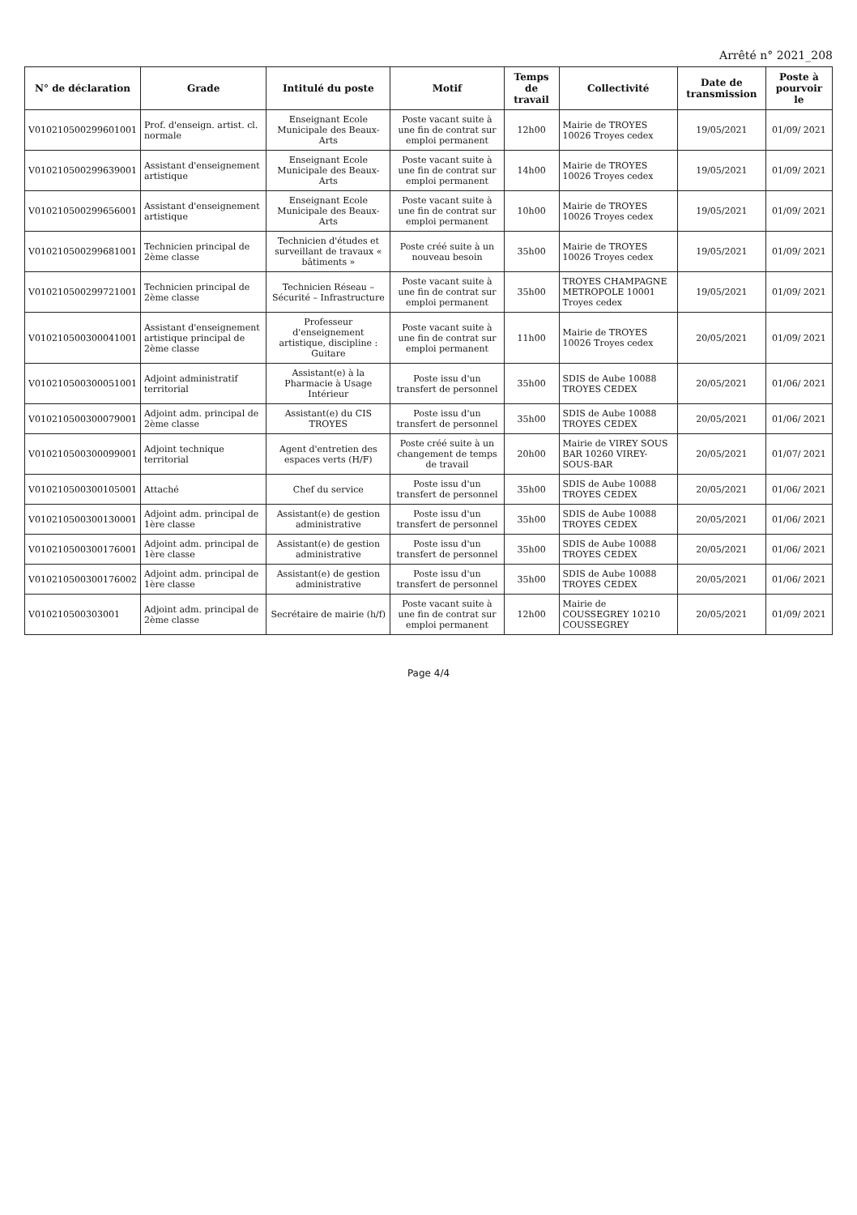Arrêté n° 2021_208
| N° de déclaration | Grade | Intitulé du poste | Motif | Temps de travail | Collectivité | Date de transmission | Poste à pourvoir le |
| --- | --- | --- | --- | --- | --- | --- | --- |
| V010210500299601001 | Prof. d'enseign. artist. cl. normale | Enseignant Ecole Municipale des Beaux-Arts | Poste vacant suite à une fin de contrat sur emploi permanent | 12h00 | Mairie de TROYES 10026 Troyes cedex | 19/05/2021 | 01/09/ 2021 |
| V010210500299639001 | Assistant d'enseignement artistique | Enseignant Ecole Municipale des Beaux-Arts | Poste vacant suite à une fin de contrat sur emploi permanent | 14h00 | Mairie de TROYES 10026 Troyes cedex | 19/05/2021 | 01/09/ 2021 |
| V010210500299656001 | Assistant d'enseignement artistique | Enseignant Ecole Municipale des Beaux-Arts | Poste vacant suite à une fin de contrat sur emploi permanent | 10h00 | Mairie de TROYES 10026 Troyes cedex | 19/05/2021 | 01/09/ 2021 |
| V010210500299681001 | Technicien principal de 2ème classe | Technicien d'études et surveillant de travaux « bâtiments » | Poste créé suite à un nouveau besoin | 35h00 | Mairie de TROYES 10026 Troyes cedex | 19/05/2021 | 01/09/ 2021 |
| V010210500299721001 | Technicien principal de 2ème classe | Technicien Réseau – Sécurité – Infrastructure | Poste vacant suite à une fin de contrat sur emploi permanent | 35h00 | TROYES CHAMPAGNE METROPOLE 10001 Troyes cedex | 19/05/2021 | 01/09/ 2021 |
| V010210500300041001 | Assistant d'enseignement artistique principal de 2ème classe | Professeur d'enseignement artistique, discipline : Guitare | Poste vacant suite à une fin de contrat sur emploi permanent | 11h00 | Mairie de TROYES 10026 Troyes cedex | 20/05/2021 | 01/09/ 2021 |
| V010210500300051001 | Adjoint administratif territorial | Assistant(e) à la Pharmacie à Usage Intérieur | Poste issu d'un transfert de personnel | 35h00 | SDIS de Aube 10088 TROYES CEDEX | 20/05/2021 | 01/06/ 2021 |
| V010210500300079001 | Adjoint adm. principal de 2ème classe | Assistant(e) du CIS TROYES | Poste issu d'un transfert de personnel | 35h00 | SDIS de Aube 10088 TROYES CEDEX | 20/05/2021 | 01/06/ 2021 |
| V010210500300099001 | Adjoint technique territorial | Agent d'entretien des espaces verts (H/F) | Poste créé suite à un changement de temps de travail | 20h00 | Mairie de VIREY SOUS BAR 10260 VIREY-SOUS-BAR | 20/05/2021 | 01/07/ 2021 |
| V010210500300105001 | Attaché | Chef du service | Poste issu d'un transfert de personnel | 35h00 | SDIS de Aube 10088 TROYES CEDEX | 20/05/2021 | 01/06/ 2021 |
| V010210500300130001 | Adjoint adm. principal de 1ère classe | Assistant(e) de gestion administrative | Poste issu d'un transfert de personnel | 35h00 | SDIS de Aube 10088 TROYES CEDEX | 20/05/2021 | 01/06/ 2021 |
| V010210500300176001 | Adjoint adm. principal de 1ère classe | Assistant(e) de gestion administrative | Poste issu d'un transfert de personnel | 35h00 | SDIS de Aube 10088 TROYES CEDEX | 20/05/2021 | 01/06/ 2021 |
| V010210500300176002 | Adjoint adm. principal de 1ère classe | Assistant(e) de gestion administrative | Poste issu d'un transfert de personnel | 35h00 | SDIS de Aube 10088 TROYES CEDEX | 20/05/2021 | 01/06/ 2021 |
| V010210500303001 | Adjoint adm. principal de 2ème classe | Secrétaire de mairie (h/f) | Poste vacant suite à une fin de contrat sur emploi permanent | 12h00 | Mairie de COUSSEGREY 10210 COUSSEGREY | 20/05/2021 | 01/09/ 2021 |
Page 4/4